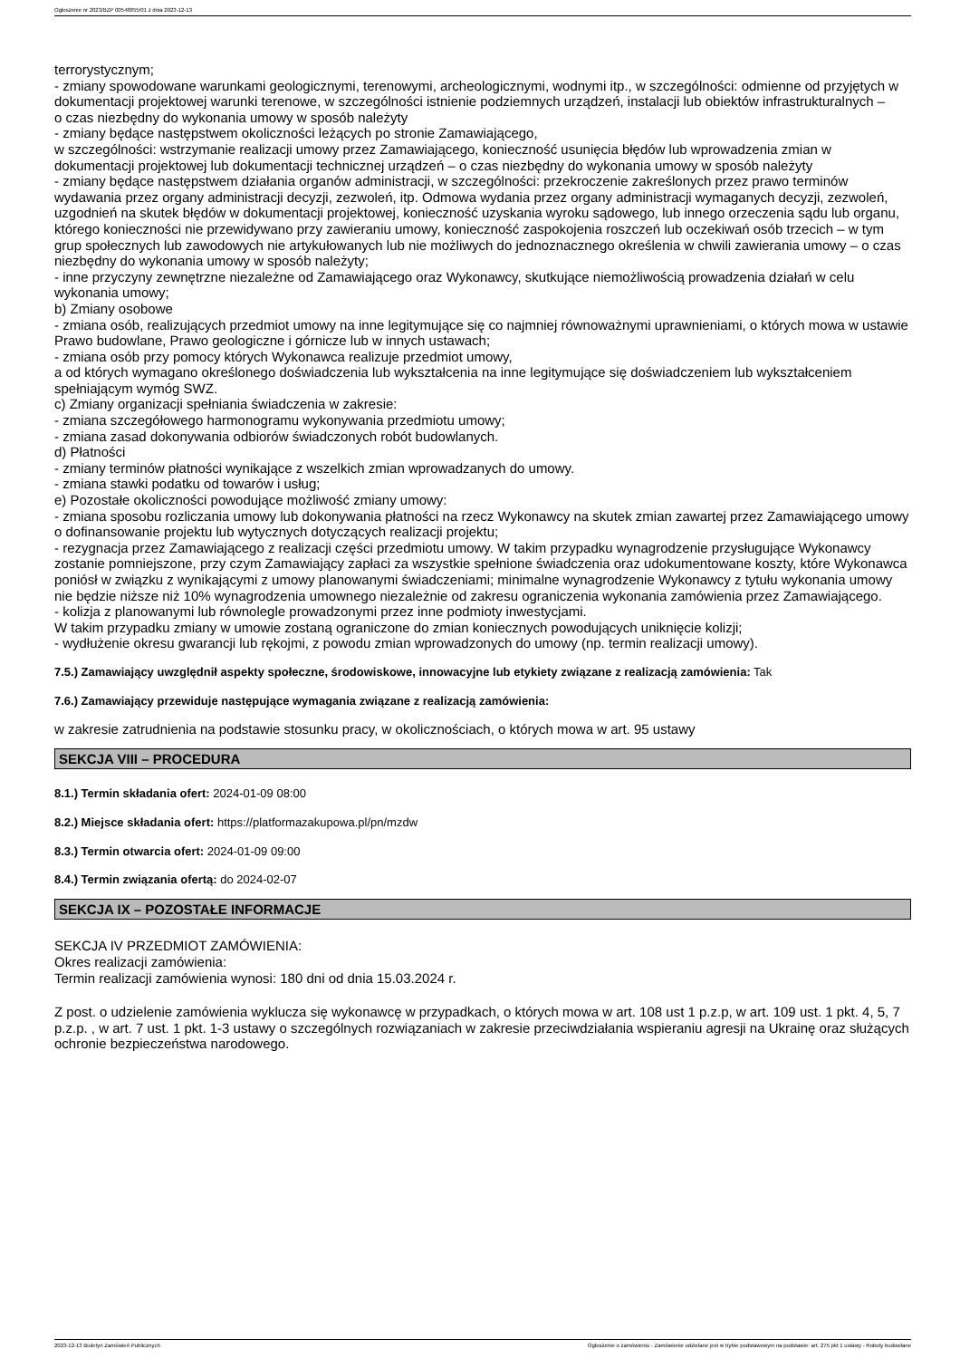Ogłoszenie nr 2023/BZP 00548855/01 z dnia 2023-12-13
terrorystycznym;
- zmiany spowodowane warunkami geologicznymi, terenowymi, archeologicznymi, wodnymi itp., w szczególności: odmienne od przyjętych w dokumentacji projektowej warunki terenowe, w szczególności istnienie podziemnych urządzeń, instalacji lub obiektów infrastrukturalnych –
o czas niezbędny do wykonania umowy w sposób należyty
- zmiany będące następstwem okoliczności leżących po stronie Zamawiającego,
w szczególności: wstrzymanie realizacji umowy przez Zamawiającego, konieczność usunięcia błędów lub wprowadzenia zmian w dokumentacji projektowej lub dokumentacji technicznej urządzeń – o czas niezbędny do wykonania umowy w sposób należyty
- zmiany będące następstwem działania organów administracji, w szczególności: przekroczenie zakreślonych przez prawo terminów wydawania przez organy administracji decyzji, zezwoleń, itp. Odmowa wydania przez organy administracji wymaganych decyzji, zezwoleń, uzgodnień na skutek błędów w dokumentacji projektowej, konieczność uzyskania wyroku sądowego, lub innego orzeczenia sądu lub organu, którego konieczności nie przewidywano przy zawieraniu umowy, konieczność zaspokojenia roszczeń lub oczekiwań osób trzecich – w tym grup społecznych lub zawodowych nie artykułowanych lub nie możliwych do jednoznacznego określenia w chwili zawierania umowy – o czas niezbędny do wykonania umowy w sposób należyty;
- inne przyczyny zewnętrzne niezależne od Zamawiającego oraz Wykonawcy, skutkujące niemożliwością prowadzenia działań w celu wykonania umowy;
b) Zmiany osobowe
- zmiana osób, realizujących przedmiot umowy na inne legitymujące się co najmniej równoważnymi uprawnieniami, o których mowa w ustawie Prawo budowlane, Prawo geologiczne i górnicze lub w innych ustawach;
- zmiana osób przy pomocy których Wykonawca realizuje przedmiot umowy,
a od których wymagano określonego doświadczenia lub wykształcenia na inne legitymujące się doświadczeniem lub wykształceniem spełniającym wymóg SWZ.
c) Zmiany organizacji spełniania świadczenia w zakresie:
- zmiana szczegółowego harmonogramu wykonywania przedmiotu umowy;
- zmiana zasad dokonywania odbiorów świadczonych robót budowlanych.
d) Płatności
- zmiany terminów płatności wynikające z wszelkich zmian wprowadzanych do umowy.
- zmiana stawki podatku od towarów i usług;
e) Pozostałe okoliczności powodujące możliwość zmiany umowy:
- zmiana sposobu rozliczania umowy lub dokonywania płatności na rzecz Wykonawcy na skutek zmian zawartej przez Zamawiającego umowy o dofinansowanie projektu lub wytycznych dotyczących realizacji projektu;
- rezygnacja przez Zamawiającego z realizacji części przedmiotu umowy. W takim przypadku wynagrodzenie przysługujące Wykonawcy zostanie pomniejszone, przy czym Zamawiający zapłaci za wszystkie spełnione świadczenia oraz udokumentowane koszty, które Wykonawca poniósł w związku z wynikającymi z umowy planowanymi świadczeniami; minimalne wynagrodzenie Wykonawcy z tytułu wykonania umowy nie będzie niższe niż 10% wynagrodzenia umownego niezależnie od zakresu ograniczenia wykonania zamówienia przez Zamawiającego.
- kolizja z planowanymi lub równolegle prowadzonymi przez inne podmioty inwestycjami.
W takim przypadku zmiany w umowie zostaną ograniczone do zmian koniecznych powodujących uniknięcie kolizji;
- wydłużenie okresu gwarancji lub rękojmi, z powodu zmian wprowadzonych do umowy (np. termin realizacji umowy).
7.5.) Zamawiający uwzględnił aspekty społeczne, środowiskowe, innowacyjne lub etykiety związane z realizacją zamówienia: Tak
7.6.) Zamawiający przewiduje następujące wymagania związane z realizacją zamówienia:
w zakresie zatrudnienia na podstawie stosunku pracy, w okolicznościach, o których mowa w art. 95 ustawy
SEKCJA VIII – PROCEDURA
8.1.) Termin składania ofert: 2024-01-09 08:00
8.2.) Miejsce składania ofert: https://platformazakupowa.pl/pn/mzdw
8.3.) Termin otwarcia ofert: 2024-01-09 09:00
8.4.) Termin związania ofertą: do 2024-02-07
SEKCJA IX – POZOSTAŁE INFORMACJE
SEKCJA IV PRZEDMIOT ZAMÓWIENIA:
Okres realizacji zamówienia:
Termin realizacji zamówienia wynosi: 180 dni od dnia 15.03.2024 r.
Z post. o udzielenie zamówienia wyklucza się wykonawcę w przypadkach, o których mowa w art. 108 ust 1 p.z.p, w art. 109 ust. 1 pkt. 4, 5, 7 p.z.p. , w art. 7 ust. 1 pkt. 1-3 ustawy o szczególnych rozwiązaniach w zakresie przeciwdziałania wspieraniu agresji na Ukrainę oraz służących ochronie bezpieczeństwa narodowego.
2023-12-13 Biuletyn Zamówień Publicznych Ogłoszenie o zamówieniu - Zamówienie udzielane jest w trybie podstawowym na podstawie: art. 275 pkt 1 ustawy - Roboty budowlane